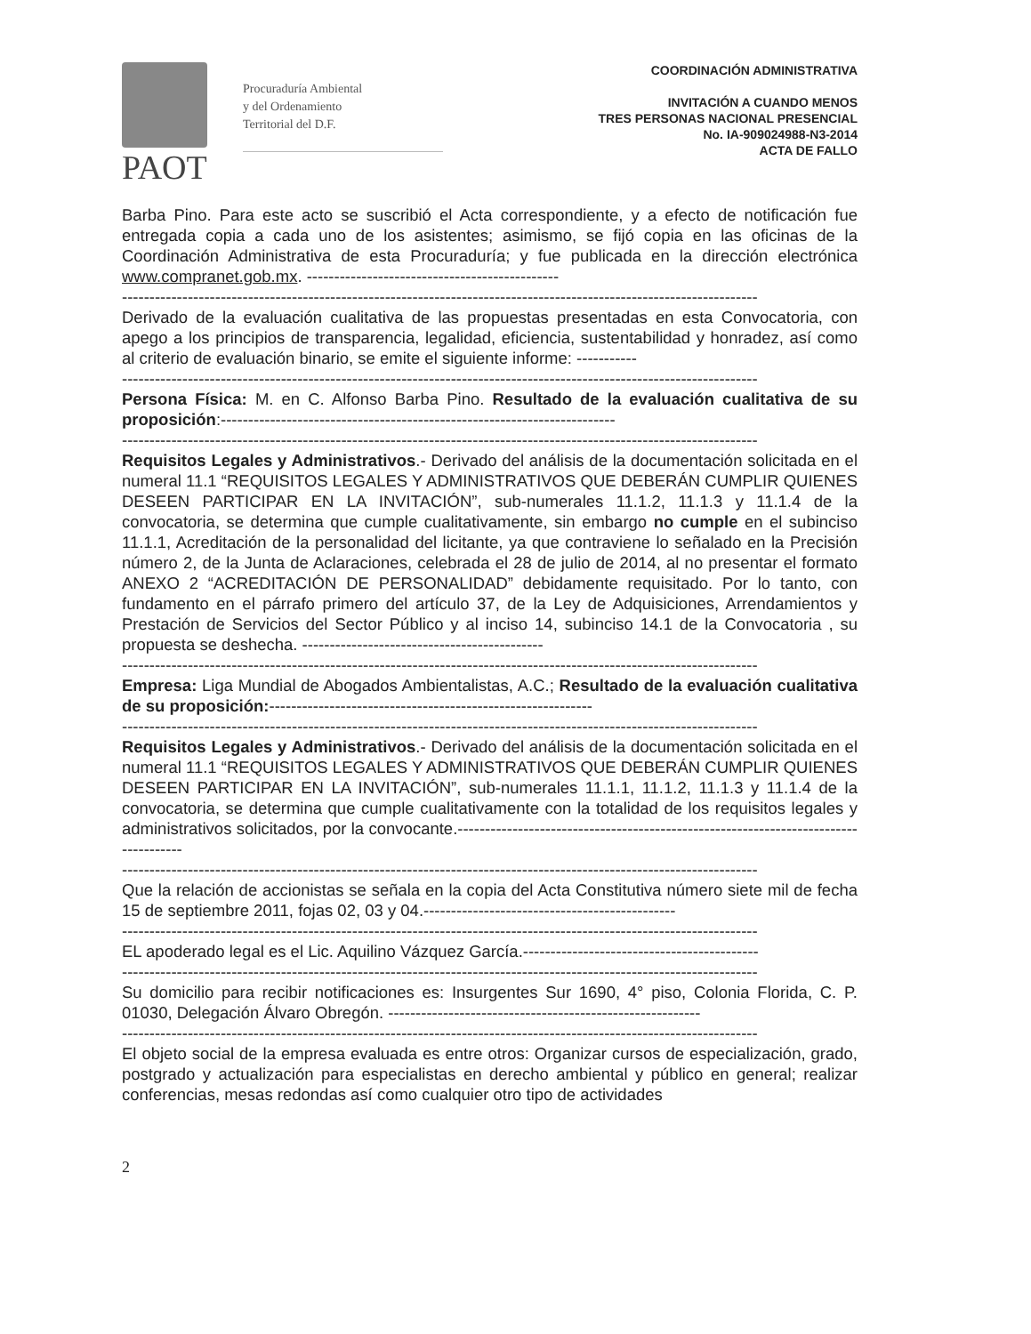PAOT
Procuraduría Ambiental
y del Ordenamiento
Territorial del D.F.
COORDINACIÓN ADMINISTRATIVA
INVITACIÓN A CUANDO MENOS
TRES PERSONAS NACIONAL PRESENCIAL
No. IA-909024988-N3-2014
ACTA DE FALLO
Barba Pino. Para este acto se suscribió el Acta correspondiente, y a efecto de notificación fue entregada copia a cada uno de los asistentes; asimismo, se fijó copia en las oficinas de la Coordinación Administrativa de esta Procuraduría; y fue publicada en la dirección electrónica www.compranet.gob.mx. ----------------------------------------------
--------------------------------------------------------------------------------------------------------------------
Derivado de la evaluación cualitativa de las propuestas presentadas en esta Convocatoria, con apego a los principios de transparencia, legalidad, eficiencia, sustentabilidad y honradez, así como al criterio de evaluación binario, se emite el siguiente informe: -----------
--------------------------------------------------------------------------------------------------------------------
Persona Física: M. en C. Alfonso Barba Pino. Resultado de la evaluación cualitativa de su proposición:------------------------------------------------------------------------
--------------------------------------------------------------------------------------------------------------------
Requisitos Legales y Administrativos.- Derivado del análisis de la documentación solicitada en el numeral 11.1 “REQUISITOS LEGALES Y ADMINISTRATIVOS QUE DEBERÁN CUMPLIR QUIENES DESEEN PARTICIPAR EN LA INVITACIÓN”, sub-numerales 11.1.2, 11.1.3 y 11.1.4 de la convocatoria, se determina que cumple cualitativamente, sin embargo no cumple en el subinciso 11.1.1, Acreditación de la personalidad del licitante, ya que contraviene lo señalado en la Precisión número 2, de la Junta de Aclaraciones, celebrada el 28 de julio de 2014, al no presentar el formato ANEXO 2 “ACREDITACIÓN DE PERSONALIDAD” debidamente requisitado. Por lo tanto, con fundamento en el párrafo primero del artículo 37, de la Ley de Adquisiciones, Arrendamientos y Prestación de Servicios del Sector Público y al inciso 14, subinciso 14.1 de la Convocatoria , su propuesta se deshecha. --------------------------------------------
--------------------------------------------------------------------------------------------------------------------
Empresa: Liga Mundial de Abogados Ambientalistas, A.C.; Resultado de la evaluación cualitativa de su proposición:-----------------------------------------------------------
--------------------------------------------------------------------------------------------------------------------
Requisitos Legales y Administrativos.- Derivado del análisis de la documentación solicitada en el numeral 11.1 “REQUISITOS LEGALES Y ADMINISTRATIVOS QUE DEBERÁN CUMPLIR QUIENES DESEEN PARTICIPAR EN LA INVITACIÓN”, sub-numerales 11.1.1, 11.1.2, 11.1.3 y 11.1.4 de la convocatoria, se determina que cumple cualitativamente con la totalidad de los requisitos legales y administrativos solicitados, por la convocante.------------------------------------------------------------------------------------
--------------------------------------------------------------------------------------------------------------------
Que la relación de accionistas se señala en la copia del Acta Constitutiva número siete mil de fecha 15 de septiembre 2011, fojas 02, 03 y 04.----------------------------------------------
--------------------------------------------------------------------------------------------------------------------
EL apoderado legal es el Lic. Aquilino Vázquez García.-------------------------------------------
--------------------------------------------------------------------------------------------------------------------
Su domicilio para recibir notificaciones es: Insurgentes Sur 1690, 4° piso, Colonia Florida, C. P. 01030, Delegación Álvaro Obregón. ---------------------------------------------------------
--------------------------------------------------------------------------------------------------------------------
El objeto social de la empresa evaluada es entre otros: Organizar cursos de especialización, grado, postgrado y actualización para especialistas en derecho ambiental y público en general; realizar conferencias, mesas redondas así como cualquier otro tipo de actividades
2